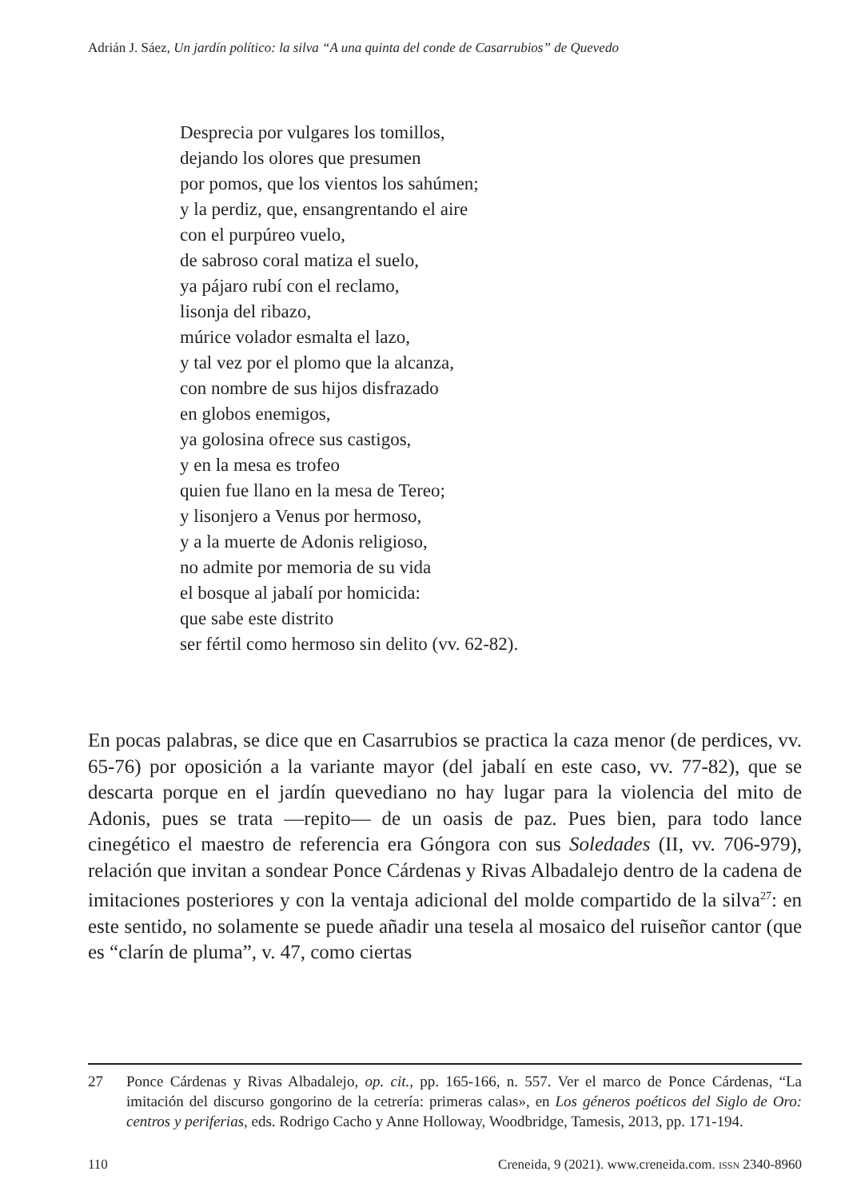Adrián J. Sáez, Un jardín político: la silva “A una quinta del conde de Casarrubios” de Quevedo
Desprecia por vulgares los tomillos,
dejando los olores que presumen
por pomos, que los vientos los sahúmen;
y la perdiz, que, ensangrentando el aire
con el purpúreo vuelo,
de sabroso coral matiza el suelo,
ya pájaro rubí con el reclamo,
lisonja del ribazo,
múrice volador esmalta el lazo,
y tal vez por el plomo que la alcanza,
con nombre de sus hijos disfrazado
en globos enemigos,
ya golosina ofrece sus castigos,
y en la mesa es trofeo
quien fue llano en la mesa de Tereo;
y lisonjero a Venus por hermoso,
y a la muerte de Adonis religioso,
no admite por memoria de su vida
el bosque al jabalí por homicida:
que sabe este distrito
ser fértil como hermoso sin delito (vv. 62-82).
En pocas palabras, se dice que en Casarrubios se practica la caza menor (de perdices, vv. 65-76) por oposición a la variante mayor (del jabalí en este caso, vv. 77-82), que se descarta porque en el jardín quevediano no hay lugar para la violencia del mito de Adonis, pues se trata —repito— de un oasis de paz. Pues bien, para todo lance cinegético el maestro de referencia era Góngora con sus Soledades (II, vv. 706-979), relación que invitan a sondear Ponce Cárdenas y Rivas Albadalejo dentro de la cadena de imitaciones posteriores y con la ventaja adicional del molde compartido de la silva<sup>27</sup>: en este sentido, no solamente se puede añadir una tesela al mosaico del ruiseñor cantor (que es “clarín de pluma”, v. 47, como ciertas
27 Ponce Cárdenas y Rivas Albadalejo, op. cit., pp. 165-166, n. 557. Ver el marco de Ponce Cárdenas, “La imitación del discurso gongorino de la cetrería: primeras calas», en Los géneros poéticos del Siglo de Oro: centros y periferias, eds. Rodrigo Cacho y Anne Holloway, Woodbridge, Tamesis, 2013, pp. 171-194.
110 Creneida, 9 (2021). www.creneida.com. ISSN 2340-8960